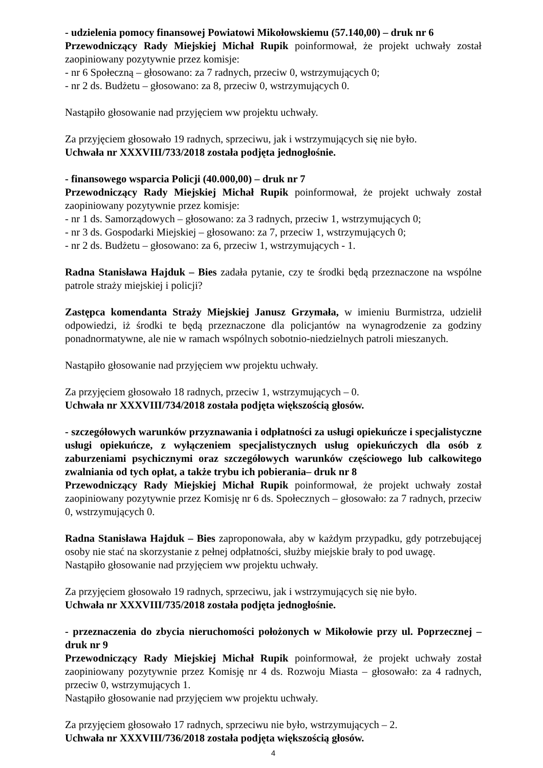- udzielenia pomocy finansowej Powiatowi Mikołowskiemu (57.140,00) – druk nr 6
Przewodniczący Rady Miejskiej Michał Rupik poinformował, że projekt uchwały został zaopiniowany pozytywnie przez komisje:
- nr 6 Społeczną – głosowano: za 7 radnych, przeciw 0, wstrzymujących 0;
- nr 2 ds. Budżetu – głosowano: za 8, przeciw 0, wstrzymujących 0.
Nastąpiło głosowanie nad przyjęciem ww projektu uchwały.
Za przyjęciem głosowało 19 radnych, sprzeciwu, jak i wstrzymujących się nie było.
Uchwała nr XXXVIII/733/2018 została podjęta jednogłośnie.
- finansowego wsparcia Policji (40.000,00) – druk nr 7
Przewodniczący Rady Miejskiej Michał Rupik poinformował, że projekt uchwały został zaopiniowany pozytywnie przez komisje:
- nr 1 ds. Samorządowych – głosowano: za 3 radnych, przeciw 1, wstrzymujących 0;
- nr 3 ds. Gospodarki Miejskiej – głosowano: za 7, przeciw 1, wstrzymujących 0;
- nr 2 ds. Budżetu – głosowano: za 6, przeciw 1, wstrzymujących - 1.
Radna Stanisława Hajduk – Bies zadała pytanie, czy te środki będą przeznaczone na wspólne patrole straży miejskiej i policji?
Zastępca komendanta Straży Miejskiej Janusz Grzymała, w imieniu Burmistrza, udzielił odpowiedzi, iż środki te będą przeznaczone dla policjantów na wynagrodzenie za godziny ponadnormatywne, ale nie w ramach wspólnych sobotnio-niedzielnych patroli mieszanych.
Nastąpiło głosowanie nad przyjęciem ww projektu uchwały.
Za przyjęciem głosowało 18 radnych, przeciw 1, wstrzymujących – 0.
Uchwała nr XXXVIII/734/2018 została podjęta większością głosów.
- szczegółowych warunków przyznawania i odpłatności za usługi opiekuńcze i specjalistyczne usługi opiekuńcze, z wyłączeniem specjalistycznych usług opiekuńczych dla osób z zaburzeniami psychicznymi oraz szczegółowych warunków częściowego lub całkowitego zwalniania od tych opłat, a także trybu ich pobierania– druk nr 8
Przewodniczący Rady Miejskiej Michał Rupik poinformował, że projekt uchwały został zaopiniowany pozytywnie przez Komisję nr 6 ds. Społecznych – głosowało: za 7 radnych, przeciw 0, wstrzymujących 0.
Radna Stanisława Hajduk – Bies zaproponowała, aby w każdym przypadku, gdy potrzebującej osoby nie stać na skorzystanie z pełnej odpłatności, służby miejskie brały to pod uwagę.
Nastąpiło głosowanie nad przyjęciem ww projektu uchwały.
Za przyjęciem głosowało 19 radnych, sprzeciwu, jak i wstrzymujących się nie było.
Uchwała nr XXXVIII/735/2018 została podjęta jednogłośnie.
- przeznaczenia do zbycia nieruchomości położonych w Mikołowie przy ul. Poprzecznej – druk nr 9
Przewodniczący Rady Miejskiej Michał Rupik poinformował, że projekt uchwały został zaopiniowany pozytywnie przez Komisję nr 4 ds. Rozwoju Miasta – głosowało: za 4 radnych, przeciw 0, wstrzymujących 1.
Nastąpiło głosowanie nad przyjęciem ww projektu uchwały.
Za przyjęciem głosowało 17 radnych, sprzeciwu nie było, wstrzymujących – 2.
Uchwała nr XXXVIII/736/2018 została podjęta większością głosów.
4